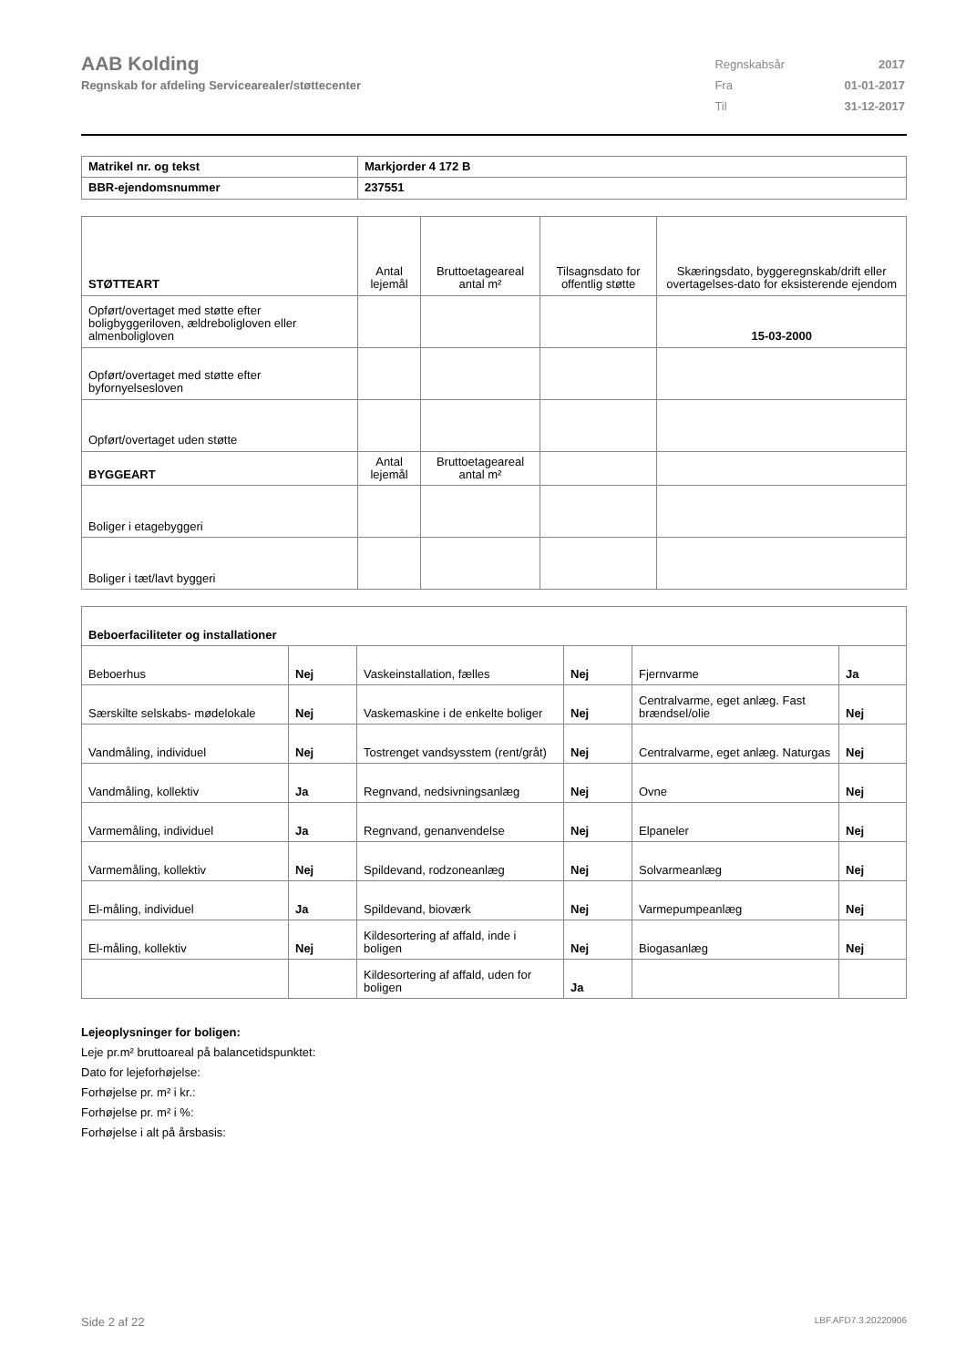AAB Kolding
Regnskab for afdeling Servicearealer/støttecenter
| Regnskabsår | 2017 |
| Fra | 01-01-2017 |
| Til | 31-12-2017 |
| Matrikel nr. og tekst | Markjorder 4 172 B |
| BBR-ejendomsnummer | 237551 |
| STØTTEART | Antal lejemål | Bruttoetageareal antal m² | Tilsagnsdato for offentlig støtte | Skæringsdato, byggeregnskab/drift eller overtagelses-dato for eksisterende ejendom |
| Opført/overtaget med støtte efter boligbyggeriloven, ældreboligloven eller almenboligloven | | | | 15-03-2000 |
| Opført/overtaget med støtte efter byfornyelsesloven | | | | |
| Opført/overtaget uden støtte | | | | |
| BYGGEART | Antal lejemål | Bruttoetageareal antal m² | | |
| Boliger i etagebyggeri | | | | |
| Boliger i tæt/lavt byggeri | | | | |
| Beboerfaciliteter og installationer | | | | | |
| Beboerhus | Nej | Vaskeinstallation, fælles | Nej | Fjernvarme | Ja |
| Særskilte selskabs- mødelokale | Nej | Vaskemaskine i de enkelte boliger | Nej | Centralvarme, eget anlæg. Fast brændsel/olie | Nej |
| Vandmåling, individuel | Nej | Tostrenget vandsysstem (rent/gråt) | Nej | Centralvarme, eget anlæg. Naturgas | Nej |
| Vandmåling, kollektiv | Ja | Regnvand, nedsivningsanlæg | Nej | Ovne | Nej |
| Varmemåling, individuel | Ja | Regnvand, genanvendelse | Nej | Elpaneler | Nej |
| Varmemåling, kollektiv | Nej | Spildevand, rodzoneanlæg | Nej | Solvarmeanlæg | Nej |
| El-måling, individuel | Ja | Spildevand, bioværk | Nej | Varmepumpeanlæg | Nej |
| El-måling, kollektiv | Nej | Kildesortering af affald, inde i boligen | Nej | Biogasanlæg | Nej |
| | | Kildesortering af affald, uden for boligen | Ja | | |
Lejeoplysninger for boligen:
Leje pr.m² bruttoareal på balancetidspunktet:
Dato for lejeforhøjelse:
Forhøjelse pr. m² i kr.:
Forhøjelse pr. m² i %:
Forhøjelse i alt på årsbasis:
Side 2 af 22 LBF.AFD7.3.20220906